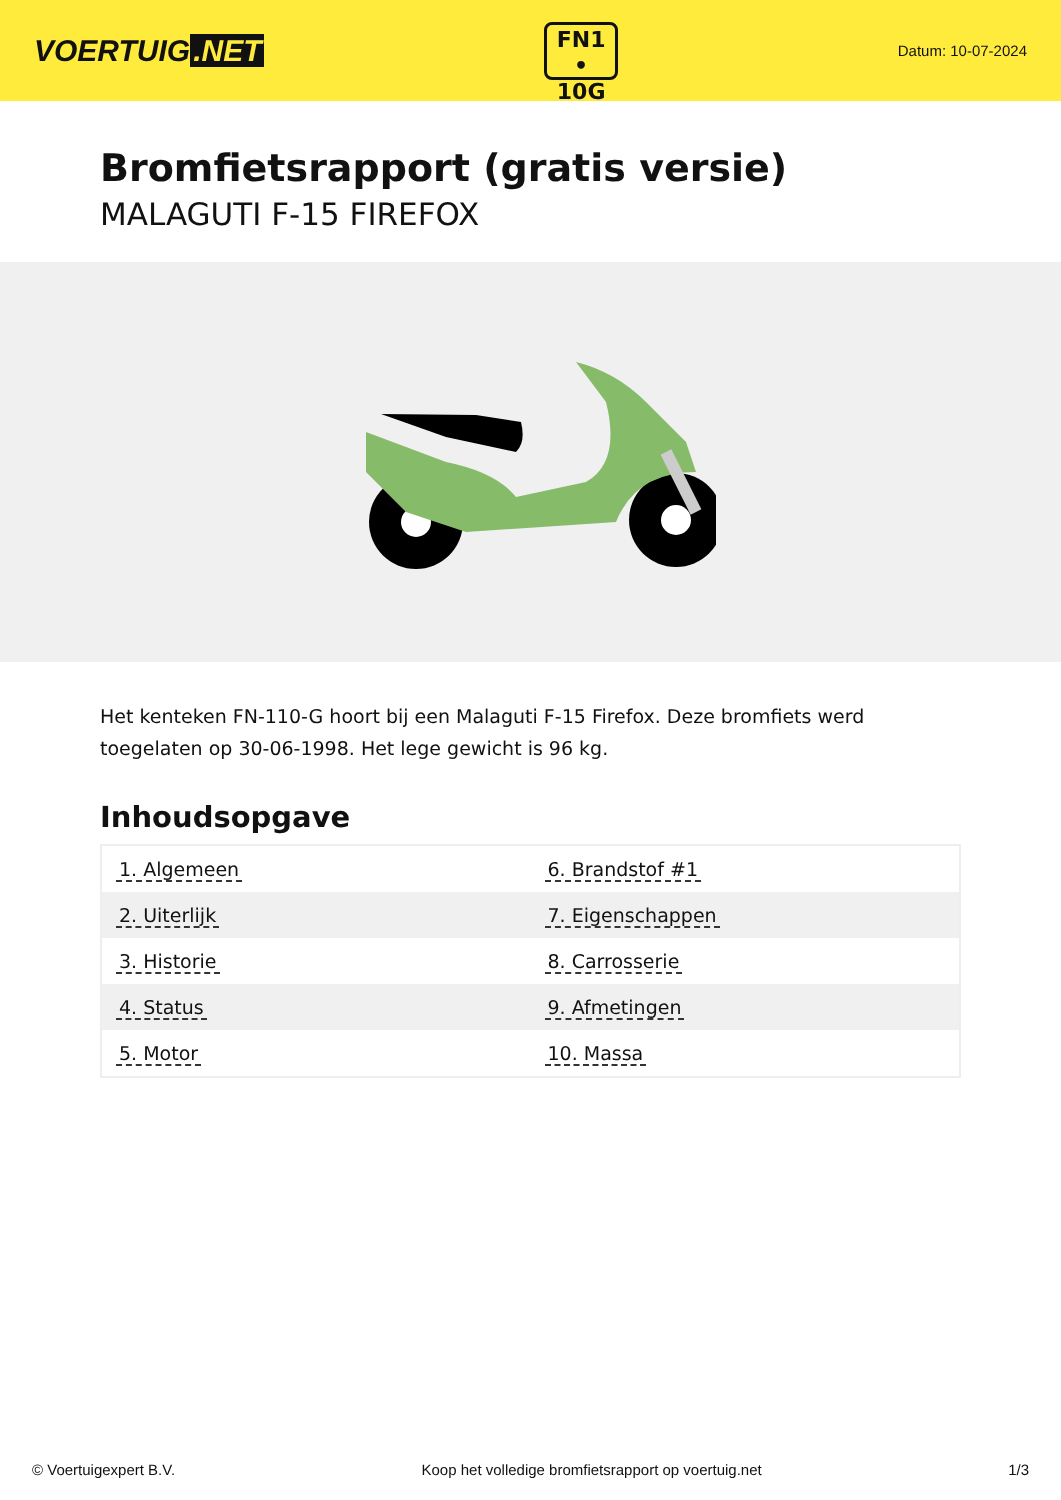VOERTUIG.NET
FN1
• 10G
Datum: 10-07-2024
Bromfietsrapport (gratis versie)
MALAGUTI F-15 FIREFOX
Het kenteken FN-110-G hoort bij een Malaguti F-15 Firefox. Deze bromfiets werd toegelaten op 30-06-1998. Het lege gewicht is 96 kg.
Inhoudsopgave
| 1. Algemeen | 6. Brandstof #1 |
| 2. Uiterlijk | 7. Eigenschappen |
| 3. Historie | 8. Carrosserie |
| 4. Status | 9. Afmetingen |
| 5. Motor | 10. Massa |
© Voertuigexpert B.V. Koop het volledige bromfietsrapport op voertuig.net 1/3